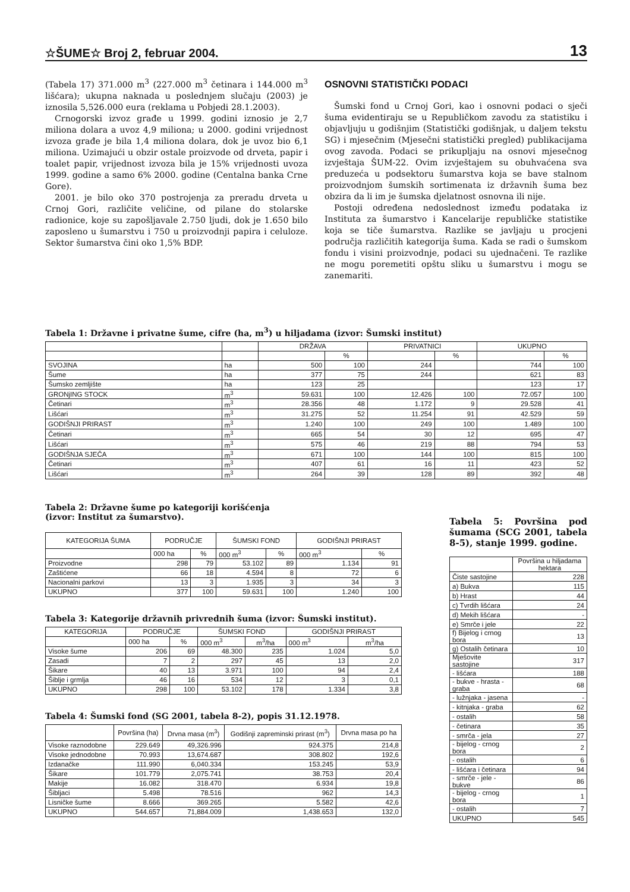☆ŠUME☆ Broj 2, februar 2004. 13
(Tabela 17) 371.000 m<sup>3</sup> (227.000 m<sup>3</sup> četinara i 144.000 m<sup>3</sup> lišćara); ukupna naknada u poslednjem slučaju (2003) je iznosila 5,526.000 eura (reklama u Pobjedi 28.1.2003).
Crnogorski izvoz građe u 1999. godini iznosio je 2,7 miliona dolara a uvoz 4,9 miliona; u 2000. godini vrijednost izvoza građe je bila 1,4 miliona dolara, dok je uvoz bio 6,1 miliona. Uzimajući u obzir ostale proizvode od drveta, papir i toalet papir, vrijednost izvoza bila je 15% vrijednosti uvoza 1999. godine a samo 6% 2000. godine (Centalna banka Crne Gore).
2001. je bilo oko 370 postrojenja za preradu drveta u Crnoj Gori, različite veličine, od pilane do stolarske radionice, koje su zapošljavale 2.750 ljudi, dok je 1.650 bilo zaposleno u šumarstvu i 750 u proizvodnji papira i celuloze. Sektor šumarstva čini oko 1,5% BDP.
OSNOVNI STATISTIČKI PODACI
Šumski fond u Crnoj Gori, kao i osnovni podaci o sječi šuma evidentiraju se u Republičkom zavodu za statistiku i objavljuju u godišnjim (Statistički godišnjak, u daljem tekstu SG) i mjesečnim (Mjesečni statistički pregled) publikacijama ovog zavoda. Podaci se prikupljaju na osnovi mjesečnog izvještaja ŠUM-22. Ovim izvještajem su obuhvaćena sva preduzeća u podsektoru šumarstva koja se bave stalnom proizvodnjom šumskih sortimenata iz državnih šuma bez obzira da li im je šumska djelatnost osnovna ili nije.
Postoji određena nedoslednost između podataka iz Instituta za šumarstvo i Kancelarije republičke statistike koja se tiče šumarstva. Razlike se javljaju u procjeni područja različitih kategorija šuma. Kada se radi o šumskom fondu i visini proizvodnje, podaci su ujednačeni. Te razlike ne mogu poremetiti opštu sliku u šumarstvu i mogu se zanemariti.
Tabela 1: Državne i privatne šume, cifre (ha, m<sup>3</sup>) u hiljadama (izvor: Šumski institut)
| | | DRŽAVA | | PRIVATNICI | | UKUPNO | |
| --- | --- | --- | --- | --- | --- | --- | --- |
| | | | % | | % | | % |
| SVOJINA | ha | 500 | 100 | 244 | | 744 | 100 |
| Šume | ha | 377 | 75 | 244 | | 621 | 83 |
| Šumsko zemljište | ha | 123 | 25 | | | 123 | 17 |
| GRONjING STOCK | m<sup>3</sup> | 59.631 | 100 | 12.426 | 100 | 72.057 | 100 |
| Četinari | m<sup>3</sup> | 28.356 | 48 | 1.172 | 9 | 29.528 | 41 |
| Lišćari | m<sup>3</sup> | 31.275 | 52 | 11.254 | 91 | 42.529 | 59 |
| GODIŠNJI PRIRAST | m<sup>3</sup> | 1.240 | 100 | 249 | 100 | 1.489 | 100 |
| Četinari | m<sup>3</sup> | 665 | 54 | 30 | 12 | 695 | 47 |
| Lišćari | m<sup>3</sup> | 575 | 46 | 219 | 88 | 794 | 53 |
| GODIŠNJA SJEČA | m<sup>3</sup> | 671 | 100 | 144 | 100 | 815 | 100 |
| Četinari | m<sup>3</sup> | 407 | 61 | 16 | 11 | 423 | 52 |
| Lišćari | m<sup>3</sup> | 264 | 39 | 128 | 89 | 392 | 48 |
Tabela 2: Državne šume po kategoriji korišćenja
(izvor: Institut za šumarstvo).
| KATEGORIJA ŠUMA | PODRUČJE | | ŠUMSKI FOND | | GODIŠNJI PRIRAST | |
| --- | --- | --- | --- | --- | --- | --- |
| | 000 ha | % | 000 m<sup>3</sup> | % | 000 m<sup>3</sup> | % |
| Proizvodne | 298 | 79 | 53.102 | 89 | 1.134 | 91 |
| Zaštićene | 66 | 18 | 4.594 | 8 | 72 | 6 |
| Nacionalni parkovi | 13 | 3 | 1.935 | 3 | 34 | 3 |
| UKUPNO | 377 | 100 | 59.631 | 100 | 1.240 | 100 |
Tabela 3: Kategorije državnih privrednih šuma (izvor: Šumski institut).
| KATEGORIJA | PODRUČJE | | ŠUMSKI FOND | | GODIŠNJI PRIRAST | |
| --- | --- | --- | --- | --- | --- | --- |
| | 000 ha | % | 000 m<sup>3</sup> | m<sup>3</sup>/ha | 000 m<sup>3</sup> | m<sup>3</sup>/ha |
| Visoke šume | 206 | 69 | 48.300 | 235 | 1.024 | 5,0 |
| Zasadi | 7 | 2 | 297 | 45 | 13 | 2,0 |
| Šikare | 40 | 13 | 3.971 | 100 | 94 | 2,4 |
| Šiblje i grmlja | 46 | 16 | 534 | 12 | 3 | 0,1 |
| UKUPNO | 298 | 100 | 53.102 | 178 | 1.334 | 3,8 |
Tabela 4: Šumski fond (SG 2001, tabela 8-2), popis 31.12.1978.
| | Površina (ha) | Drvna masa (m<sup>3</sup>) | Godišnji zapreminski prirast (m<sup>3</sup>) | Drvna masa po ha |
| --- | --- | --- | --- | --- |
| Visoke raznodobne | 229.649 | 49,326.996 | 924.375 | 214,8 |
| Visoke jednodobne | 70.993 | 13,674.687 | 308.802 | 192,6 |
| Izdanačke | 111.990 | 6,040.334 | 153.245 | 53,9 |
| Šikare | 101.779 | 2,075.741 | 38.753 | 20,4 |
| Makije | 16.082 | 318.470 | 6.934 | 19,8 |
| Šibljaci | 5.498 | 78.516 | 962 | 14,3 |
| Lisničke šume | 8.666 | 369.265 | 5.582 | 42,6 |
| UKUPNO | 544.657 | 71,884.009 | 1,438.653 | 132,0 |
Tabela 5: Površina pod šumama (SCG 2001, tabela 8-5), stanje 1999. godine.
| | Površina u hiljadama hektara |
| --- | --- |
| Čiste sastojine | 228 |
| a) Bukva | 115 |
| b) Hrast | 44 |
| c) Tvrdih lišćara | 24 |
| d) Mekih lišćara | - |
| e) Smrče i jele | 22 |
| f) Bijelog i crnog bora | 13 |
| g) Ostalih četinara | 10 |
| Mješovite sastojine | 317 |
| - lišćara | 188 |
| - bukve - hrasta - graba | 68 |
| - lužnjaka - jasena | - |
| - kitnjaka - graba | 62 |
| - ostalih | 58 |
| - četinara | 35 |
| - smrča - jela | 27 |
| - bijelog - crnog bora | 2 |
| - ostalih | 6 |
| - lišćara i četinara | 94 |
| - smrče - jele - bukve | 86 |
| - bijelog - crnog bora | 1 |
| - ostalih | 7 |
| UKUPNO | 545 |